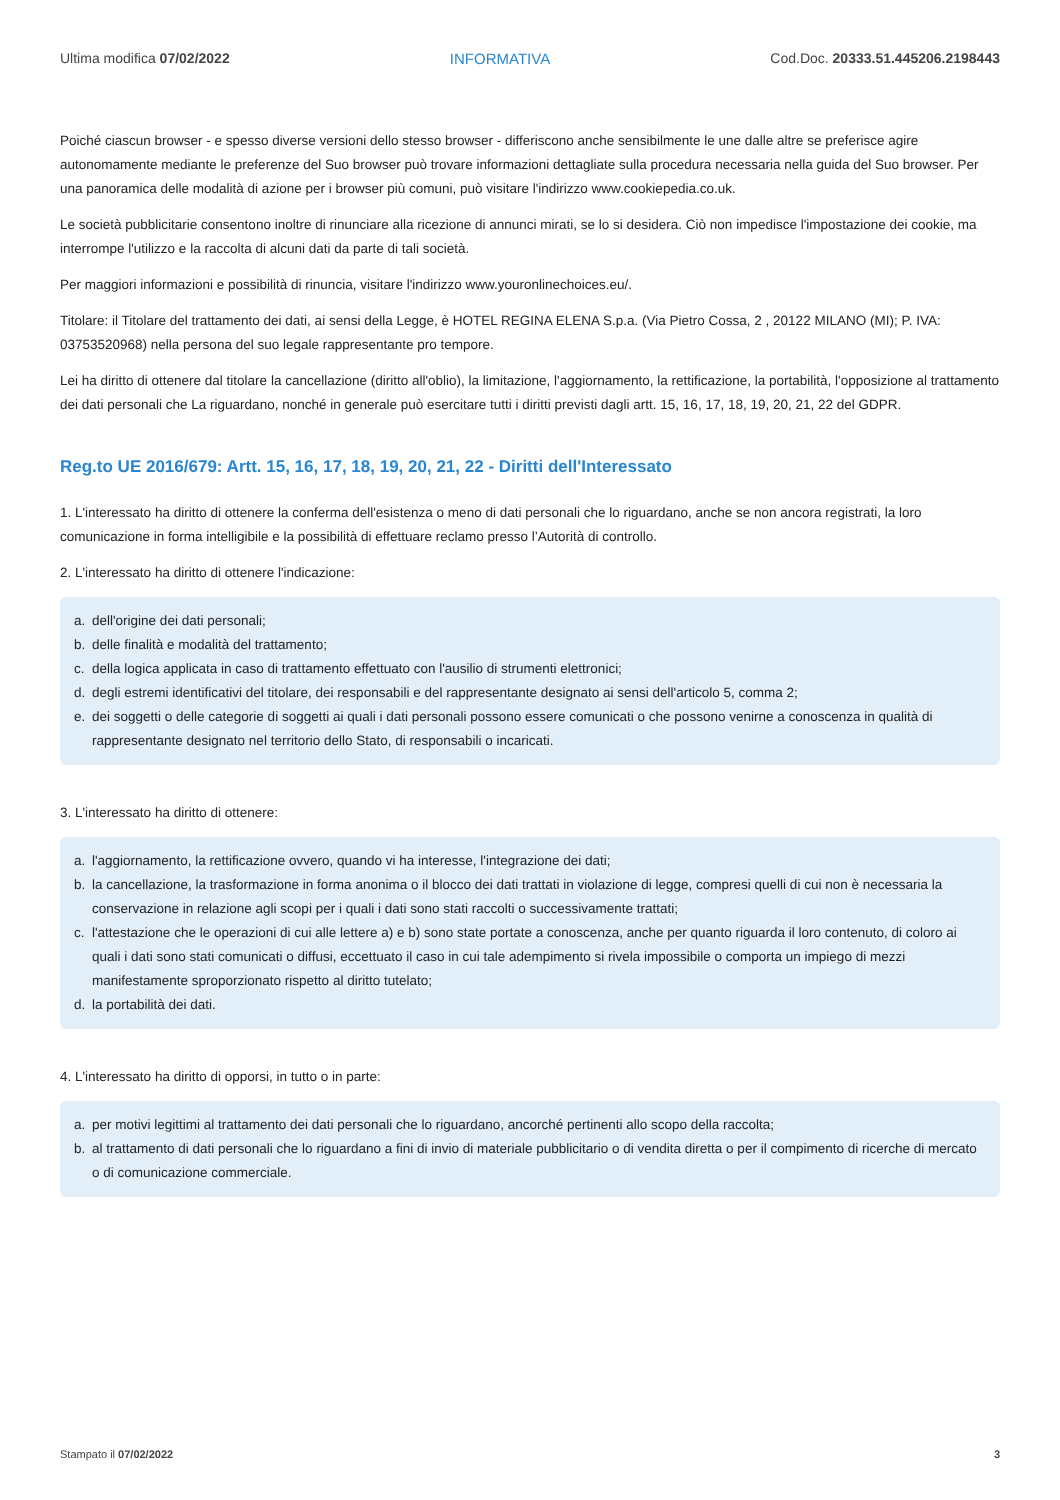Ultima modifica 07/02/2022 INFORMATIVA Cod.Doc. 20333.51.445206.2198443
Poiché ciascun browser - e spesso diverse versioni dello stesso browser - differiscono anche sensibilmente le une dalle altre se preferisce agire autonomamente mediante le preferenze del Suo browser può trovare informazioni dettagliate sulla procedura necessaria nella guida del Suo browser. Per una panoramica delle modalità di azione per i browser più comuni, può visitare l'indirizzo www.cookiepedia.co.uk.
Le società pubblicitarie consentono inoltre di rinunciare alla ricezione di annunci mirati, se lo si desidera. Ciò non impedisce l'impostazione dei cookie, ma interrompe l'utilizzo e la raccolta di alcuni dati da parte di tali società.
Per maggiori informazioni e possibilità di rinuncia, visitare l'indirizzo www.youronlinechoices.eu/.
Titolare: il Titolare del trattamento dei dati, ai sensi della Legge, è HOTEL REGINA ELENA S.p.a. (Via Pietro Cossa, 2 , 20122 MILANO (MI); P. IVA: 03753520968) nella persona del suo legale rappresentante pro tempore.
Lei ha diritto di ottenere dal titolare la cancellazione (diritto all'oblio), la limitazione, l'aggiornamento, la rettificazione, la portabilità, l'opposizione al trattamento dei dati personali che La riguardano, nonché in generale può esercitare tutti i diritti previsti dagli artt. 15, 16, 17, 18, 19, 20, 21, 22 del GDPR.
Reg.to UE 2016/679: Artt. 15, 16, 17, 18, 19, 20, 21, 22 - Diritti dell'Interessato
1. L'interessato ha diritto di ottenere la conferma dell'esistenza o meno di dati personali che lo riguardano, anche se non ancora registrati, la loro comunicazione in forma intelligibile e la possibilità di effettuare reclamo presso l’Autorità di controllo.
2. L'interessato ha diritto di ottenere l'indicazione:
a. dell'origine dei dati personali;
b. delle finalità e modalità del trattamento;
c. della logica applicata in caso di trattamento effettuato con l'ausilio di strumenti elettronici;
d. degli estremi identificativi del titolare, dei responsabili e del rappresentante designato ai sensi dell'articolo 5, comma 2;
e. dei soggetti o delle categorie di soggetti ai quali i dati personali possono essere comunicati o che possono venirne a conoscenza in qualità di rappresentante designato nel territorio dello Stato, di responsabili o incaricati.
3. L'interessato ha diritto di ottenere:
a. l'aggiornamento, la rettificazione ovvero, quando vi ha interesse, l'integrazione dei dati;
b. la cancellazione, la trasformazione in forma anonima o il blocco dei dati trattati in violazione di legge, compresi quelli di cui non è necessaria la conservazione in relazione agli scopi per i quali i dati sono stati raccolti o successivamente trattati;
c. l'attestazione che le operazioni di cui alle lettere a) e b) sono state portate a conoscenza, anche per quanto riguarda il loro contenuto, di coloro ai quali i dati sono stati comunicati o diffusi, eccettuato il caso in cui tale adempimento si rivela impossibile o comporta un impiego di mezzi manifestamente sproporzionato rispetto al diritto tutelato;
d. la portabilità dei dati.
4. L'interessato ha diritto di opporsi, in tutto o in parte:
a. per motivi legittimi al trattamento dei dati personali che lo riguardano, ancorché pertinenti allo scopo della raccolta;
b. al trattamento di dati personali che lo riguardano a fini di invio di materiale pubblicitario o di vendita diretta o per il compimento di ricerche di mercato o di comunicazione commerciale.
Stampato il 07/02/2022 3